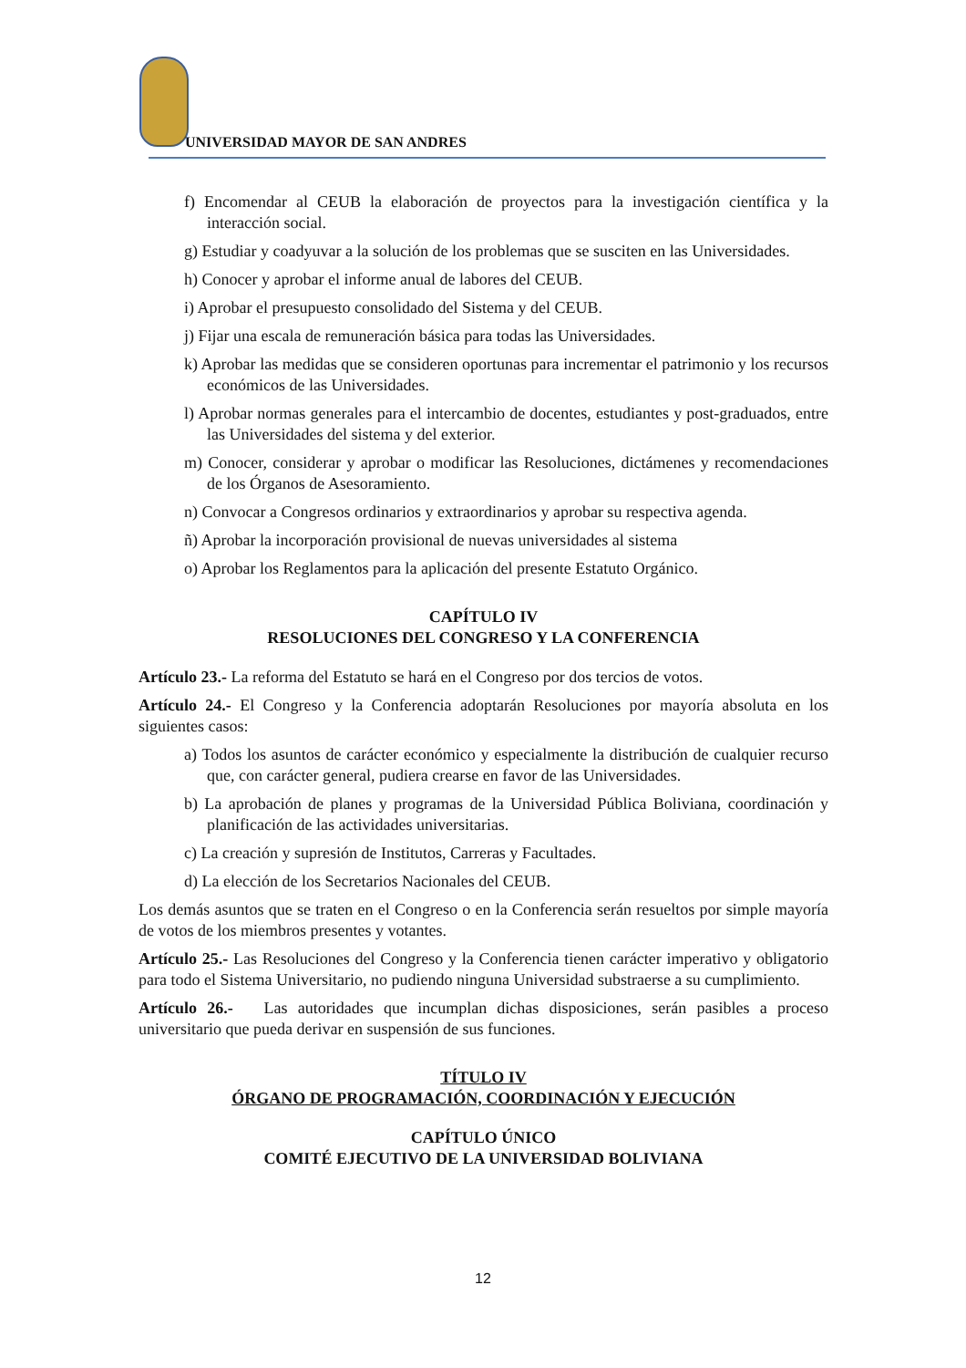UNIVERSIDAD MAYOR DE SAN ANDRES
f) Encomendar al CEUB la elaboración de proyectos para la investigación científica y la interacción social.
g) Estudiar y coadyuvar a la solución de los problemas que se susciten en las Universidades.
h) Conocer y aprobar el informe anual de labores del CEUB.
i) Aprobar el presupuesto consolidado del Sistema y del CEUB.
j) Fijar una escala de remuneración básica para todas las Universidades.
k) Aprobar las medidas que se consideren oportunas para incrementar el patrimonio y los recursos económicos de las Universidades.
l) Aprobar normas generales para el intercambio de docentes, estudiantes y post-graduados, entre las Universidades del sistema y del exterior.
m) Conocer, considerar y aprobar o modificar las Resoluciones, dictámenes y recomendaciones de los Órganos de Asesoramiento.
n) Convocar a Congresos ordinarios y extraordinarios y aprobar su respectiva agenda.
ñ) Aprobar la incorporación provisional de nuevas universidades al sistema
o) Aprobar los Reglamentos para la aplicación del presente Estatuto Orgánico.
CAPÍTULO IV
RESOLUCIONES DEL CONGRESO Y LA CONFERENCIA
Artículo 23.- La reforma del Estatuto se hará en el Congreso por dos tercios de votos.
Artículo 24.- El Congreso y la Conferencia adoptarán Resoluciones por mayoría absoluta en los siguientes casos:
a) Todos los asuntos de carácter económico y especialmente la distribución de cualquier recurso que, con carácter general, pudiera crearse en favor de las Universidades.
b) La aprobación de planes y programas de la Universidad Pública Boliviana, coordinación y planificación de las actividades universitarias.
c) La creación y supresión de Institutos, Carreras y Facultades.
d) La elección de los Secretarios Nacionales del CEUB.
Los demás asuntos que se traten en el Congreso o en la Conferencia serán resueltos por simple mayoría de votos de los miembros presentes y votantes.
Artículo 25.- Las Resoluciones del Congreso y la Conferencia tienen carácter imperativo y obligatorio para todo el Sistema Universitario, no pudiendo ninguna Universidad substraerse a su cumplimiento.
Artículo 26.- Las autoridades que incumplan dichas disposiciones, serán pasibles a proceso universitario que pueda derivar en suspensión de sus funciones.
TÍTULO IV
ÓRGANO DE PROGRAMACIÓN, COORDINACIÓN Y EJECUCIÓN
CAPÍTULO ÚNICO
COMITÉ EJECUTIVO DE LA UNIVERSIDAD BOLIVIANA
12